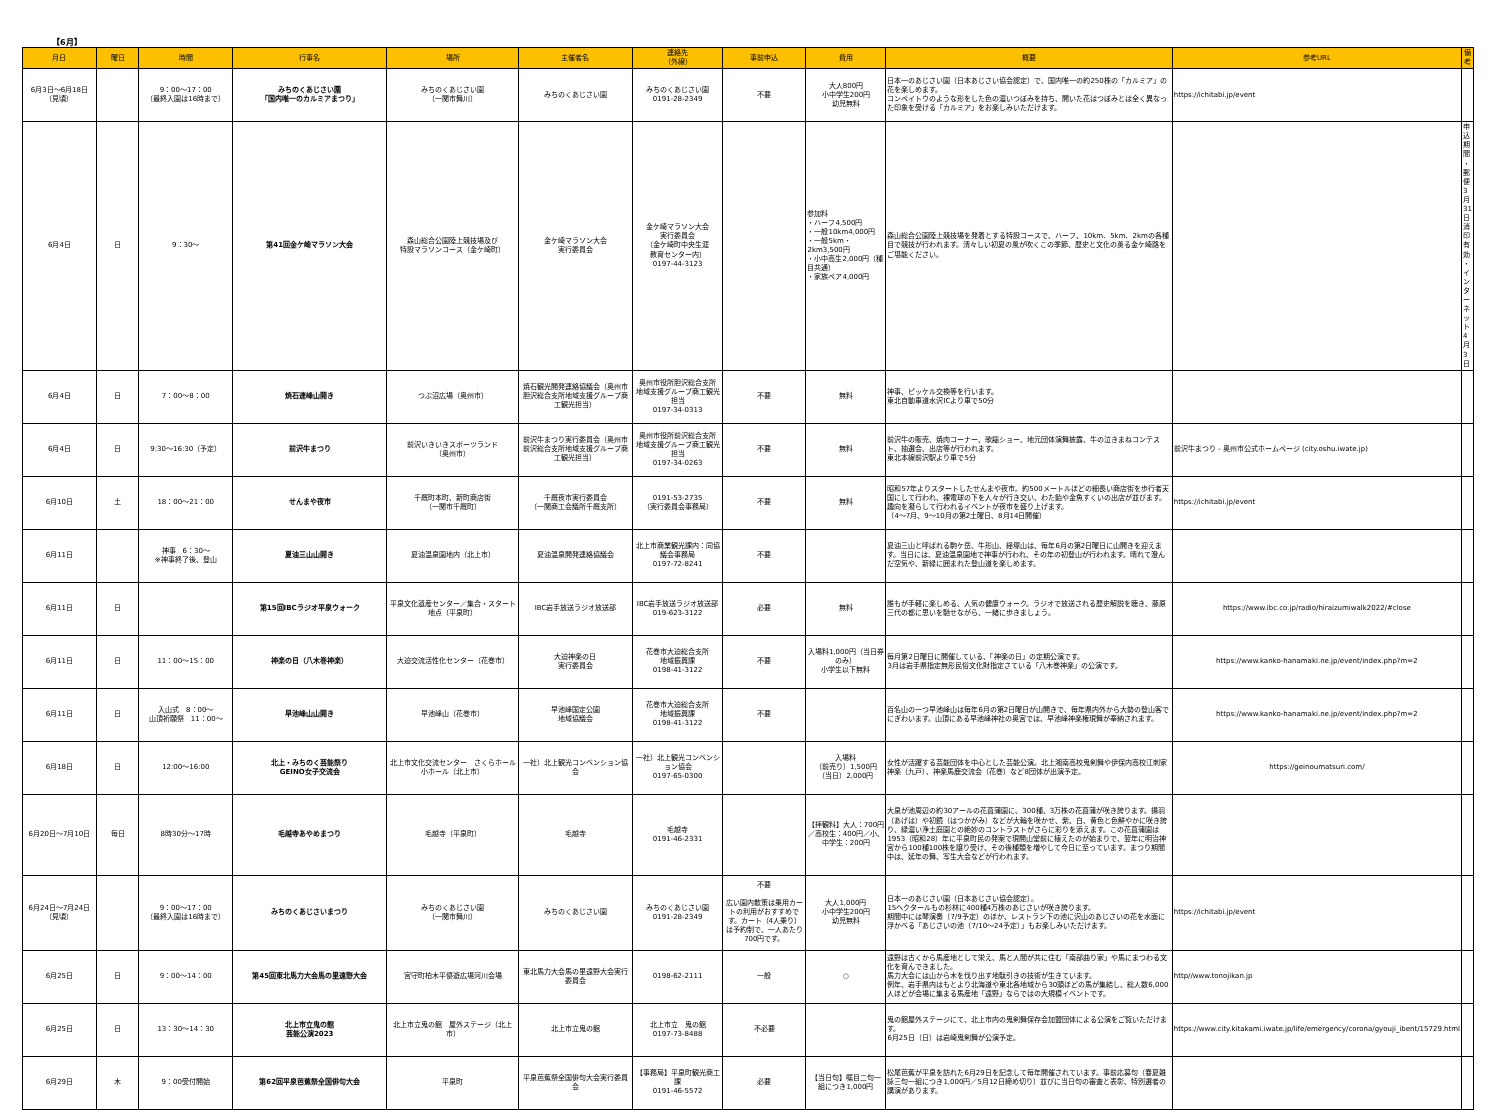【6月】
| 月日 | 曜日 | 時間 | 行事名 | 場所 | 主催者名 | 連絡先 （外線） | 事前申込 | 費用 | 概要 | 参考URL | 備考 |
| --- | --- | --- | --- | --- | --- | --- | --- | --- | --- | --- | --- |
| 6月3日～6月18日 （見頃） | | 9：00～17：00 （最終入園は16時まで） | みちのくあじさい園 「国内唯一のカルミアまつり」 | みちのくあじさい園 （一関市舞川） | みちのくあじさい園 | みちのくあじさい園 0191-28-2349 | 不要 | 大人800円 小中学生200円 幼児無料 | 日本一のあじさい園（日本あじさい協会認定）で、国内唯一の約250株の「カルミア」の花を楽しめます。 コンペイトウのような形をした色の濃いつぼみを持ち、開いた花はつぼみとは全く異なった印象を受ける「カルミア」をお楽しみいただけます。 | https://ichitabi.jp/event | |
| 6月4日 | 日 | 9：30～ | 第41回金ケ崎マラソン大会 | 森山総合公園陸上競技場及び 特設マラソンコース（金ケ崎町） | 金ケ崎マラソン大会 実行委員会 | 金ケ崎マラソン大会 実行委員会 （金ケ崎町中央生涯 教育センター内） 0197-44-3123 | | 参加料 ・ハーフ4,500円 ・一般10km4,000円 ・一般5km・2km3,500円 ・小中高生2,000円（種目共通） ・家族ペア4,000円 | 森山総合公園陸上競技場を発着とする特設コースで、ハーフ、10km、5km、2kmの各種目で競技が行われます。清々しい初夏の風が吹くこの季節、歴史と文化の薫る金ケ崎路をご堪能ください。 | | 申込期間 ・郵便 3月31日消印有効 ・インターネット 4月3日 |
| 6月4日 | 日 | 7：00～8：00 | 焼石連峰山開き | つぶ沼広場（奥州市） | 焼石観光開発連絡協議会（奥州市胆沢総合支所地域支援グループ商工観光担当） | 奥州市役所胆沢総合支所 地域支援グループ商工観光担当 0197-34-0313 | 不要 | 無料 | 神事、ピッケル交換等を行います。 東北自動車道水沢ICより車で50分 | | |
| 6月4日 | 日 | 9:30～16:30（予定） | 前沢牛まつり | 前沢いきいきスポーツランド （奥州市） | 前沢牛まつり実行委員会（奥州市前沢総合支所地域支援グループ商工観光担当） | 奥州市役所前沢総合支所 地域支援グループ商工観光担当 0197-34-0263 | 不要 | 無料 | 前沢牛の販売、焼肉コーナー、歌謡ショー、地元団体演舞披露、牛の泣きまねコンテスト、抽選会、出店等が行われます。 東北本線前沢駅より車で5分 | 前沢牛まつり - 奥州市公式ホームページ (city.oshu.iwate.jp) | |
| 6月10日 | 土 | 18：00～21：00 | せんまや夜市 | 千厩町本町、新町商店街 （一関市千厩町） | 千厩夜市実行委員会 （一関商工会議所千厩支所） | 0191-53-2735 （実行委員会事務局） | 不要 | 無料 | 昭和57年よりスタートしたせんまや夜市。約500メートルほどの細長い商店街を歩行者天国にして行われ、裸電球の下を人々が行き交い、わた飴や金魚すくいの出店が並びます。趣向を凝らして行われるイベントが夜市を盛り上げます。 （4～7月、9～10月の第2土曜日、8月14日開催） | https://ichitabi.jp/event | |
| 6月11日 | | 神事 6：30～ ※神事終了後、登山 | 夏油三山山開き | 夏油温泉園地内（北上市） | 夏油温泉開発連絡協議会 | 北上市商業観光課内：同協議会事務局 0197-72-8241 | 不要 | | 夏油三山と呼ばれる駒ケ岳、牛形山、経塚山は、毎年6月の第2日曜日に山開きを迎えます。当日には、夏油温泉園地で神事が行われ、その年の初登山が行われます。晴れて澄んだ空気や、新緑に囲まれた登山道を楽しめます。 | | |
| 6月11日 | 日 | | 第15回IBCラジオ平泉ウォーク | 平泉文化遺産センター／集合・スタート地点（平泉町） | IBC岩手放送ラジオ放送部 | IBC岩手放送ラジオ放送部 019-623-3122 | 必要 | 無料 | 誰もが手軽に楽しめる、人気の健康ウォーク。ラジオで放送される歴史解説を聴き、藤原三代の都に思いを馳せながら、一緒に歩きましょう。 | https://www.ibc.co.jp/radio/hiraizumiwalk2022/#close | |
| 6月11日 | 日 | 11：00～15：00 | 神楽の日（八木巻神楽） | 大迫交流活性化センター（花巻市） | 大迫神楽の日 実行委員会 | 花巻市大迫総合支所 地域振興課 0198-41-3122 | 不要 | 入場料1,000円（当日券のみ） 小学生以下無料 | 毎月第2日曜日に開催している、「神楽の日」の定期公演です。 3月は岩手県指定無形民俗文化財指定さている「八木巻神楽」の公演です。 | https://www.kanko-hanamaki.ne.jp/event/index.php?m=2 | |
| 6月11日 | 日 | 入山式 8：00～ 山頂祈願祭 11：00～ | 早池峰山山開き | 早池峰山（花巻市） | 早池峰国定公園 地域協議会 | 花巻市大迫総合支所 地域振興課 0198-41-3122 | 不要 | | 百名山の一つ早池峰山は毎年6月の第2日曜日が山開きで、毎年県内外から大勢の登山客でにぎわいます。山頂にある早池峰神社の奥宮では、早池峰神楽権現舞が奉納されます。 | https://www.kanko-hanamaki.ne.jp/event/index.php?m=2 | |
| 6月18日 | 日 | 12:00～16:00 | 北上・みちのく芸能祭り GEINO女子交流会 | 北上市文化交流センター さくらホール小ホール（北上市） | 一社）北上観光コンベンション協会 | 一社）北上観光コンベンション協会 0197-65-0300 | | 入場料 （前売り）1,500円 （当日）2,000円 | 女性が活躍する芸能団体を中心とした芸能公演。北上湘南高校鬼剣舞や伊保内高校江刺家神楽（九戸）、神楽馬鹿交流会（花巻）など8団体が出演予定。 | https://geinoumatsuri.com/ | |
| 6月20日～7月10日 | 毎日 | 8時30分～17時 | 毛越寺あやめまつり | 毛越寺（平泉町） | 毛越寺 | 毛越寺 0191-46-2331 | | 【拝観料】大人：700円／高校生：400円／小、中学生：200円 | 大泉が池周辺の約30アールの花菖蒲園に、300種、3万株の花菖蒲が咲き誇ります。揚羽（あげは）や初鏡（はつかがみ）などが大輪を咲かせ、紫、白、黄色と色鮮やかに咲き誇り、緑濃い浄土庭園との絶妙のコントラストがさらに彩りを添えます。この花菖蒲園は1953（昭和28）年に平泉町民の発案で現開山堂前に植えたのが始まりで、翌年に明治神宮から100種100株を譲り受け、その後種類を増やして今日に至っています。まつり期間中は、延年の舞、写生大会などが行われます。 | | |
| 6月24日～7月24日 （見頃） | | 9：00～17：00 （最終入園は16時まで） | みちのくあじさいまつり | みちのくあじさい園 （一関市舞川） | みちのくあじさい園 | みちのくあじさい園 0191-28-2349 | 不要 広い園内散策は乗用カートの利用がおすすめです。カート（4人乗り）は予約制で、一人あたり700円です。 | 大人1,000円 小中学生200円 幼児無料 | 日本一のあじさい園（日本あじさい協会認定）。 15ヘクタールもの杉林に400種4万株のあじさいが咲き誇ります。 期間中には琴演奏（7/9予定）のほか、レストラン下の池に沢山のあじさいの花を水面に浮かべる「あじさいの池（7/10～24予定）」もお楽しみいただけます。 | https://ichitabi.jp/event | |
| 6月25日 | 日 | 9：00～14：00 | 第45回東北馬力大会馬の里遠野大会 | 宮守町柏木平優遊広場河川会場 | 東北馬力大会馬の里遠野大会実行委員会 | 0198-62-2111 | 一般 | ○ | 遠野は古くから馬産地として栄え、馬と人間が共に住む「南部曲り家」や馬にまつわる文化を育んできました。 馬力大会には山から木を伐り出す地駄引きの技術が生きています。 例年、岩手県内はもとより北海道や東北各地域から30頭ほどの馬が集結し、総人数6,000人ほどが会場に集まる馬産地「遠野」ならではの大規模イベントです。 | http//www.tonojikan.jp | |
| 6月25日 | 日 | 13：30～14：30 | 北上市立鬼の館 芸能公演2023 | 北上市立鬼の館 屋外ステージ（北上市） | 北上市立鬼の館 | 北上市立 鬼の館 0197-73-8488 | 不必要 | | 鬼の館屋外ステージにて、北上市内の鬼剣舞保存会加盟団体による公演をご覧いただけます。 6月25日（日）は岩崎鬼剣舞が公演予定。 | https://www.city.kitakami.iwate.jp/life/emergency/corona/gyouji_ibent/15729.html | |
| 6月29日 | 木 | 9：00受付開始 | 第62回平泉芭蕉祭全国俳句大会 | 平泉町 | 平泉芭蕉祭全国俳句大会実行委員会 | 【事務局】平泉町観光商工課 0191-46-5572 | 必要 | 【当日句】嘱目二句一組につき1,000円 | 松尾芭蕉が平泉を訪れた6月29日を記念して毎年開催されています。事前応募句（春夏雑詠三句一組につき1,000円／5月12日締め切り）並びに当日句の審査と表彰、特別選者の講演があります。 | | |